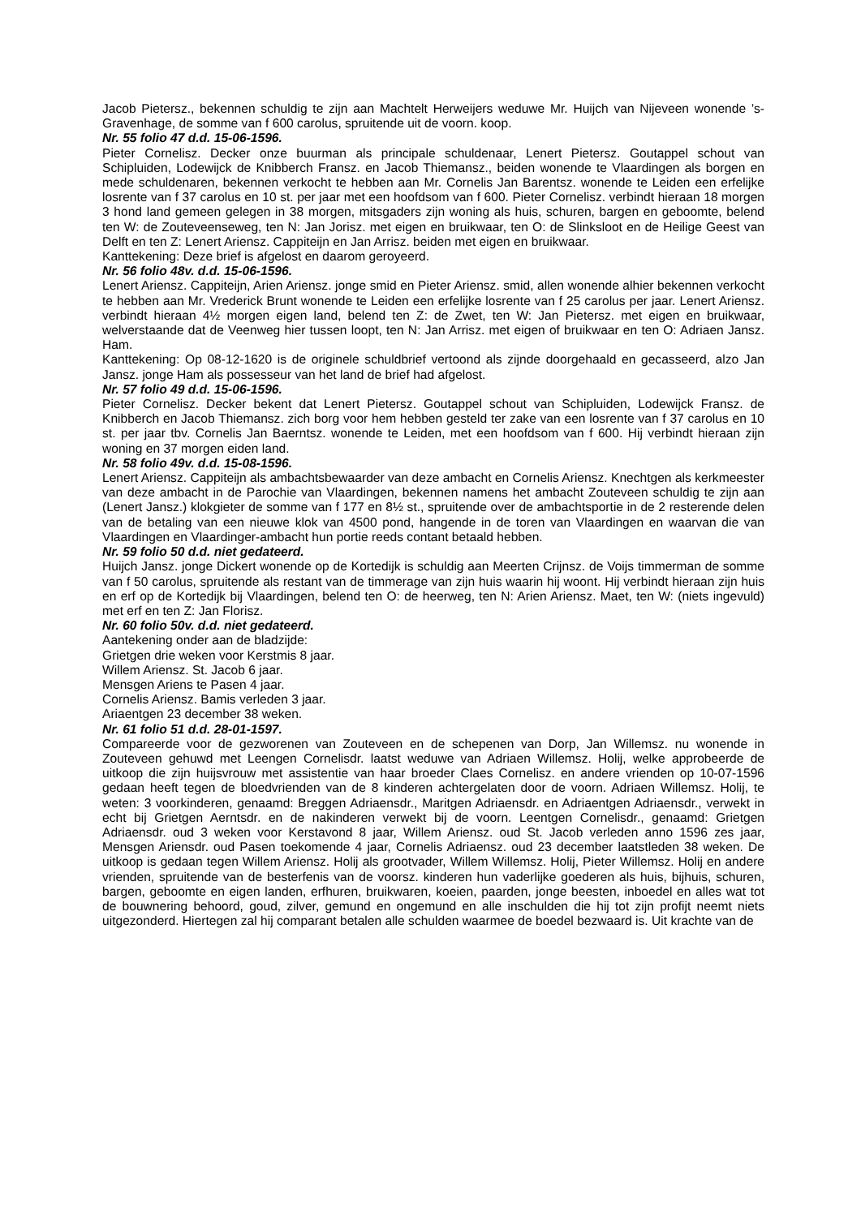Jacob Pietersz., bekennen schuldig te zijn aan Machtelt Herweijers weduwe Mr. Huijch van Nijeveen wonende ’s-Gravenhage, de somme van f 600 carolus, spruitende uit de voorn. koop.
Nr. 55 folio 47 d.d. 15-06-1596.
Pieter Cornelisz. Decker onze buurman als principale schuldenaar, Lenert Pietersz. Goutappel schout van Schipluiden, Lodewijck de Knibberch Fransz. en Jacob Thiemansz., beiden wonende te Vlaardingen als borgen en mede schuldenaren, bekennen verkocht te hebben aan Mr. Cornelis Jan Barentsz. wonende te Leiden een erfelijke losrente van f 37 carolus en 10 st. per jaar met een hoofdsom van f 600. Pieter Cornelisz. verbindt hieraan 18 morgen 3 hond land gemeen gelegen in 38 morgen, mitsgaders zijn woning als huis, schuren, bargen en geboomte, belend ten W: de Zouteveenseweg, ten N: Jan Jorisz. met eigen en bruikwaar, ten O: de Slinksloot en de Heilige Geest van Delft en ten Z: Lenert Ariensz. Cappiteijn en Jan Arrisz. beiden met eigen en bruikwaar.
Kanttekening: Deze brief is afgelost en daarom geroyeerd.
Nr. 56 folio 48v. d.d. 15-06-1596.
Lenert Ariensz. Cappiteijn, Arien Ariensz. jonge smid en Pieter Ariensz. smid, allen wonende alhier bekennen verkocht te hebben aan Mr. Vrederick Brunt wonende te Leiden een erfelijke losrente van f 25 carolus per jaar. Lenert Ariensz. verbindt hieraan 4½ morgen eigen land, belend ten Z: de Zwet, ten W: Jan Pietersz. met eigen en bruikwaar, welverstaande dat de Veenweg hier tussen loopt, ten N: Jan Arrisz. met eigen of bruikwaar en ten O: Adriaen Jansz. Ham.
Kanttekening: Op 08-12-1620 is de originele schuldbrief vertoond als zijnde doorgehaald en gecasseerd, alzo Jan Jansz. jonge Ham als possesseur van het land de brief had afgelost.
Nr. 57 folio 49 d.d. 15-06-1596.
Pieter Cornelisz. Decker bekent dat Lenert Pietersz. Goutappel schout van Schipluiden, Lodewijck Fransz. de Knibberch en Jacob Thiemansz. zich borg voor hem hebben gesteld ter zake van een losrente van f 37 carolus en 10 st. per jaar tbv. Cornelis Jan Baerntsz. wonende te Leiden, met een hoofdsom van f 600. Hij verbindt hieraan zijn woning en 37 morgen eiden land.
Nr. 58 folio 49v. d.d. 15-08-1596.
Lenert Ariensz. Cappiteijn als ambachtsbewaarder van deze ambacht en Cornelis Ariensz. Knechtgen als kerkmeester van deze ambacht in de Parochie van Vlaardingen, bekennen namens het ambacht Zouteveen schuldig te zijn aan (Lenert Jansz.) klokgieter de somme van f 177 en 8½ st., spruitende over de ambachtsportie in de 2 resterende delen van de betaling van een nieuwe klok van 4500 pond, hangende in de toren van Vlaardingen en waarvan die van Vlaardingen en Vlaardinger-ambacht hun portie reeds contant betaald hebben.
Nr. 59 folio 50 d.d. niet gedateerd.
Huijch Jansz. jonge Dickert wonende op de Kortedijk is schuldig aan Meerten Crijnsz. de Voijs timmerman de somme van f 50 carolus, spruitende als restant van de timmerage van zijn huis waarin hij woont. Hij verbindt hieraan zijn huis en erf op de Kortedijk bij Vlaardingen, belend ten O: de heerweg, ten N: Arien Ariensz. Maet, ten W: (niets ingevuld) met erf en ten Z: Jan Florisz.
Nr. 60 folio 50v. d.d. niet gedateerd.
Aantekening onder aan de bladzijde:
Grietgen drie weken voor Kerstmis 8 jaar.
Willem Ariensz. St. Jacob 6 jaar.
Mensgen Ariens te Pasen 4 jaar.
Cornelis Ariensz. Bamis verleden 3 jaar.
Ariaentgen 23 december 38 weken.
Nr. 61 folio 51 d.d. 28-01-1597.
Compareerde voor de gezworenen van Zouteveen en de schepenen van Dorp, Jan Willemsz. nu wonende in Zouteveen gehuwd met Leengen Cornelisdr. laatst weduwe van Adriaen Willemsz. Holij, welke approbeerde de uitkoop die zijn huijsvrouw met assistentie van haar broeder Claes Cornelisz. en andere vrienden op 10-07-1596 gedaan heeft tegen de bloedvrienden van de 8 kinderen achtergelaten door de voorn. Adriaen Willemsz. Holij, te weten: 3 voorkinderen, genaamd: Breggen Adriaensdr., Maritgen Adriaensdr. en Adriaentgen Adriaensdr., verwekt in echt bij Grietgen Aerntsdr. en de nakinderen verwekt bij de voorn. Leentgen Cornelisdr., genaamd: Grietgen Adriaensdr. oud 3 weken voor Kerstavond 8 jaar, Willem Ariensz. oud St. Jacob verleden anno 1596 zes jaar, Mensgen Ariensdr. oud Pasen toekomende 4 jaar, Cornelis Adriaensz. oud 23 december laatstleden 38 weken. De uitkoop is gedaan tegen Willem Ariensz. Holij als grootvader, Willem Willemsz. Holij, Pieter Willemsz. Holij en andere vrienden, spruitende van de besterfenis van de voorsz. kinderen hun vaderlijke goederen als huis, bijhuis, schuren, bargen, geboomte en eigen landen, erfhuren, bruikwaren, koeien, paarden, jonge beesten, inboedel en alles wat tot de bouwnering behoord, goud, zilver, gemund en ongemund en alle inschulden die hij tot zijn profijt neemt niets uitgezonderd. Hiertegen zal hij comparant betalen alle schulden waarmee de boedel bezwaard is. Uit krachte van de